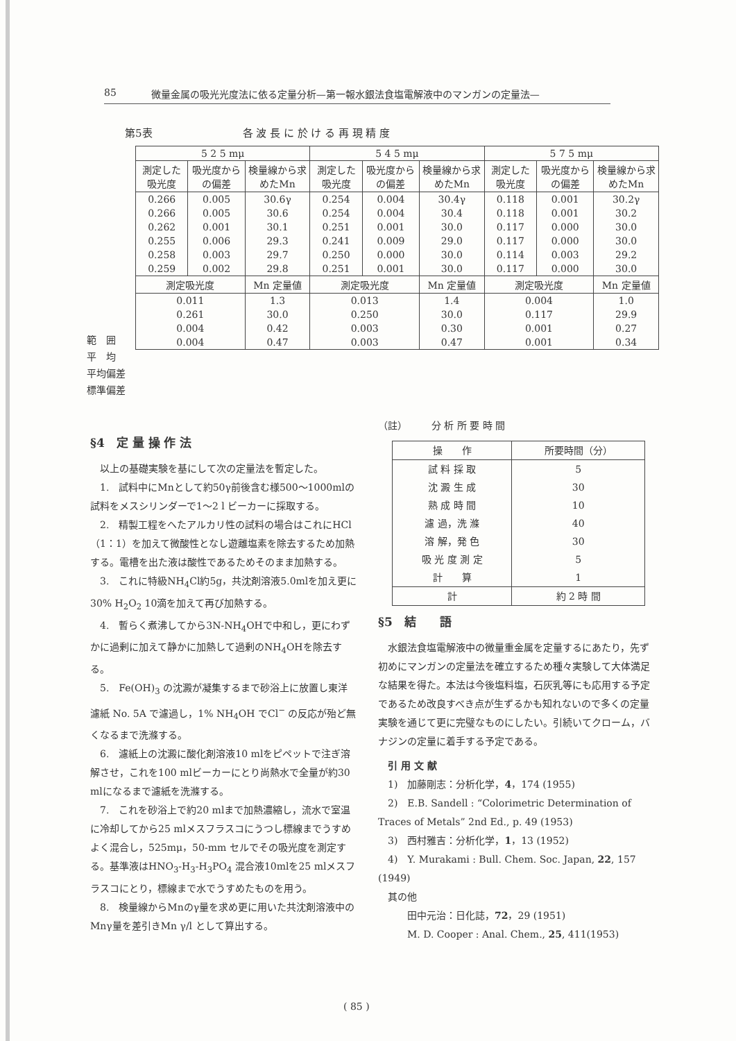85 微量金属の吸光光度法に依る定量分析—第一報水銀法食塩電解液中のマンガンの定量法—
第5表 各 波 長 に 於 け る 再 現 精 度
| 5 2 5 mμ | | | 5 4 5 mμ | | | 5 7 5 mμ | | |
| --- | --- | --- | --- | --- | --- | --- | --- | --- |
| 測定した吸光度 | 吸光度からの偏差 | 検量線から求めたMn | 測定した吸光度 | 吸光度からの偏差 | 検量線から求めたMn | 測定した吸光度 | 吸光度からの偏差 | 検量線から求めたMn |
| 0.266 | 0.005 | 30.6γ | 0.254 | 0.004 | 30.4γ | 0.118 | 0.001 | 30.2γ |
| 0.266 | 0.005 | 30.6 | 0.254 | 0.004 | 30.4 | 0.118 | 0.001 | 30.2 |
| 0.262 | 0.001 | 30.1 | 0.251 | 0.001 | 30.0 | 0.117 | 0.000 | 30.0 |
| 0.255 | 0.006 | 29.3 | 0.241 | 0.009 | 29.0 | 0.117 | 0.000 | 30.0 |
| 0.258 | 0.003 | 29.7 | 0.250 | 0.000 | 30.0 | 0.114 | 0.003 | 29.2 |
| 0.259 | 0.002 | 29.8 | 0.251 | 0.001 | 30.0 | 0.117 | 0.000 | 30.0 |
| 測定吸光度 | | Mn 定量値 | 測定吸光度 | | Mn 定量値 | 測定吸光度 | | Mn 定量値 |
| 0.011 | | 1.3 | 0.013 | | 1.4 | 0.004 | | 1.0 |
| 0.261 | | 30.0 | 0.250 | | 30.0 | 0.117 | | 29.9 |
| 0.004 | | 0.42 | 0.003 | | 0.30 | 0.001 | | 0.27 |
| 0.004 | | 0.47 | 0.003 | | 0.47 | 0.001 | | 0.34 |
範　囲
平　均
平均偏差
標準偏差
§4　定 量 操 作 法
　以上の基礎実験を基にして次の定量法を暫定した。
　1.　試料中にMnとして約50γ前後含む様500〜1000mlの試料をメスシリンダーで1〜2 l ビーカーに採取する。
　2.　精製工程をへたアルカリ性の試料の場合はこれにHCl（1：1）を加えて微酸性となし遊離塩素を除去するため加熱する。電槽を出た液は酸性であるためそのまま加熱する。
　3.　これに特級NH<sub>4</sub>Cl約5g，共沈剤溶液5.0mlを加え更に30% H<sub>2</sub>O<sub>2</sub> 10滴を加えて再び加熱する。
　4.　暫らく煮沸してから3N-NH<sub>4</sub>OHで中和し，更にわずかに過剰に加えて静かに加熱して過剰のNH<sub>4</sub>OHを除去する。
　5.　Fe(OH)<sub>3</sub> の沈澱が凝集するまで砂浴上に放置し東洋濾紙 No. 5A で濾過し，1% NH<sub>4</sub>OH でCl<sup>−</sup> の反応が殆ど無くなるまで洗滌する。
　6.　濾紙上の沈澱に酸化剤溶液10 mlをピペットで注ぎ溶解させ，これを100 mlビーカーにとり尚熱水で全量が約30 mlになるまで濾紙を洗滌する。
　7.　これを砂浴上で約20 mlまで加熱濃縮し，流水で室温に冷却してから25 mlメスフラスコにうつし標線までうすめよく混合し，525mμ，50-mm セルでその吸光度を測定する。基準液はHNO<sub>3</sub>-H<sub>3</sub>-H<sub>3</sub>PO<sub>4</sub> 混合液10mlを25 mlメスフラスコにとり，標線まで水でうすめたものを用う。
　8.　検量線からMnのγ量を求め更に用いた共沈剤溶液中のMnγ量を差引きMn γ/l として算出する。
（註）　　　分 析 所 要 時 間
| 操 作 | 所要時間（分） |
| --- | --- |
| 試 料 採 取 | 5 |
| 沈 澱 生 成 | 30 |
| 熟 成 時 間 | 10 |
| 濾 過，洗 滌 | 40 |
| 溶 解，発 色 | 30 |
| 吸 光 度 測 定 | 5 |
| 計 算 | 1 |
| 計 | 約 2 時 間 |
§5　結　　語
　水銀法食塩電解液中の微量重金属を定量するにあたり，先ず初めにマンガンの定量法を確立するため種々実験して大体満足な結果を得た。本法は今後塩料塩，石灰乳等にも応用する予定であるため改良すべき点が生ずるかも知れないので多くの定量実験を通じて更に完璧なものにしたい。引続いてクローム，バナジンの定量に着手する予定である。
　引 用 文 献
　1)　加藤剛志：分析化学，4，174 (1955)
　2)　E.B. Sandell : “Colorimetric Determination of Traces of Metals” 2nd Ed., p. 49 (1953)
　3)　西村雅吉：分析化学，1，13 (1952)
　4)　Y. Murakami : Bull. Chem. Soc. Japan, 22, 157 (1949)
　其の他
　　　田中元治：日化誌，72，29 (1951)
　　　M. D. Cooper : Anal. Chem., 25, 411(1953)
( 85 )